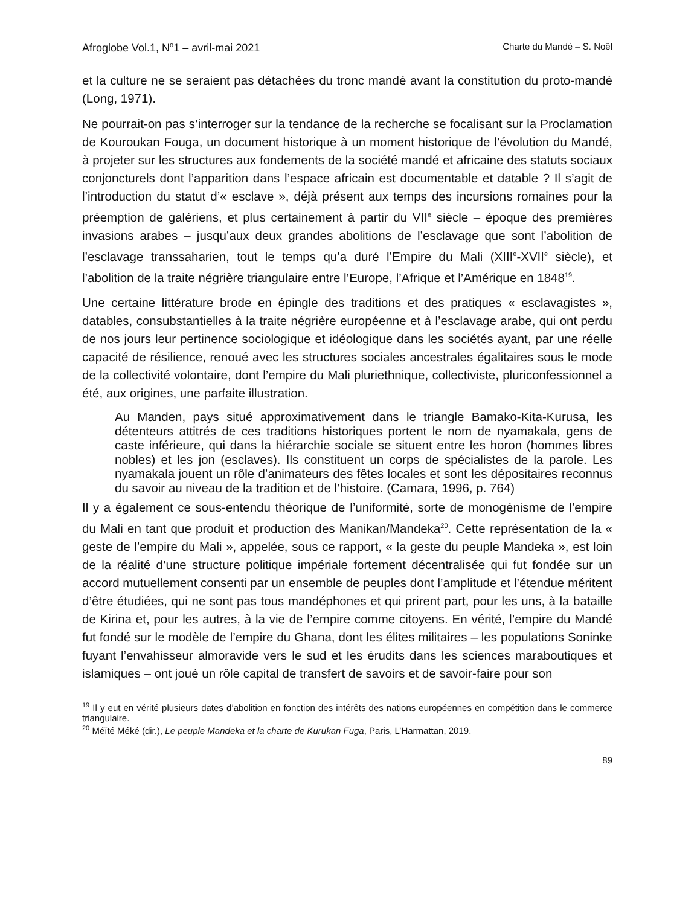Afroglobe Vol.1, N<sup>o</sup>1 – avril-mai 2021 Charte du Mandé – S. Noël
et la culture ne se seraient pas détachées du tronc mandé avant la constitution du proto-mandé (Long, 1971).
Ne pourrait-on pas s’interroger sur la tendance de la recherche se focalisant sur la Proclamation de Kouroukan Fouga, un document historique à un moment historique de l’évolution du Mandé, à projeter sur les structures aux fondements de la société mandé et africaine des statuts sociaux conjoncturels dont l’apparition dans l’espace africain est documentable et datable ? Il s’agit de l’introduction du statut d’« esclave », déjà présent aux temps des incursions romaines pour la préemption de galériens, et plus certainement à partir du VII<sup>e</sup> siècle – époque des premières invasions arabes – jusqu’aux deux grandes abolitions de l’esclavage que sont l’abolition de l’esclavage transsaharien, tout le temps qu’a duré l’Empire du Mali (XIII<sup>e</sup>-XVII<sup>e</sup> siècle), et l’abolition de la traite négrière triangulaire entre l’Europe, l’Afrique et l’Amérique en 1848<sup>19</sup>.
Une certaine littérature brode en épingle des traditions et des pratiques « esclavagistes », datables, consubstantielles à la traite négrière européenne et à l’esclavage arabe, qui ont perdu de nos jours leur pertinence sociologique et idéologique dans les sociétés ayant, par une réelle capacité de résilience, renoué avec les structures sociales ancestrales égalitaires sous le mode de la collectivité volontaire, dont l’empire du Mali pluriethnique, collectiviste, pluriconfessionnel a été, aux origines, une parfaite illustration.
Au Manden, pays situé approximativement dans le triangle Bamako-Kita-Kurusa, les détenteurs attitrés de ces traditions historiques portent le nom de nyamakala, gens de caste inférieure, qui dans la hiérarchie sociale se situent entre les horon (hommes libres nobles) et les jon (esclaves). Ils constituent un corps de spécialistes de la parole. Les nyamakala jouent un rôle d’animateurs des fêtes locales et sont les dépositaires reconnus du savoir au niveau de la tradition et de l’histoire. (Camara, 1996, p. 764)
Il y a également ce sous-entendu théorique de l’uniformité, sorte de monogénisme de l’empire du Mali en tant que produit et production des Manikan/Mandeka<sup>20</sup>. Cette représentation de la « geste de l’empire du Mali », appelée, sous ce rapport, « la geste du peuple Mandeka », est loin de la réalité d’une structure politique impériale fortement décentralisée qui fut fondée sur un accord mutuellement consenti par un ensemble de peuples dont l’amplitude et l’étendue méritent d’être étudiées, qui ne sont pas tous mandéphones et qui prirent part, pour les uns, à la bataille de Kirina et, pour les autres, à la vie de l’empire comme citoyens. En vérité, l’empire du Mandé fut fondé sur le modèle de l’empire du Ghana, dont les élites militaires – les populations Soninke fuyant l’envahisseur almoravide vers le sud et les érudits dans les sciences maraboutiques et islamiques – ont joué un rôle capital de transfert de savoirs et de savoir-faire pour son
<sup>19</sup> Il y eut en vérité plusieurs dates d’abolition en fonction des intérêts des nations européennes en compétition dans le commerce triangulaire.
<sup>20</sup> Méïté Méké (dir.), Le peuple Mandeka et la charte de Kurukan Fuga, Paris, L’Harmattan, 2019.
89